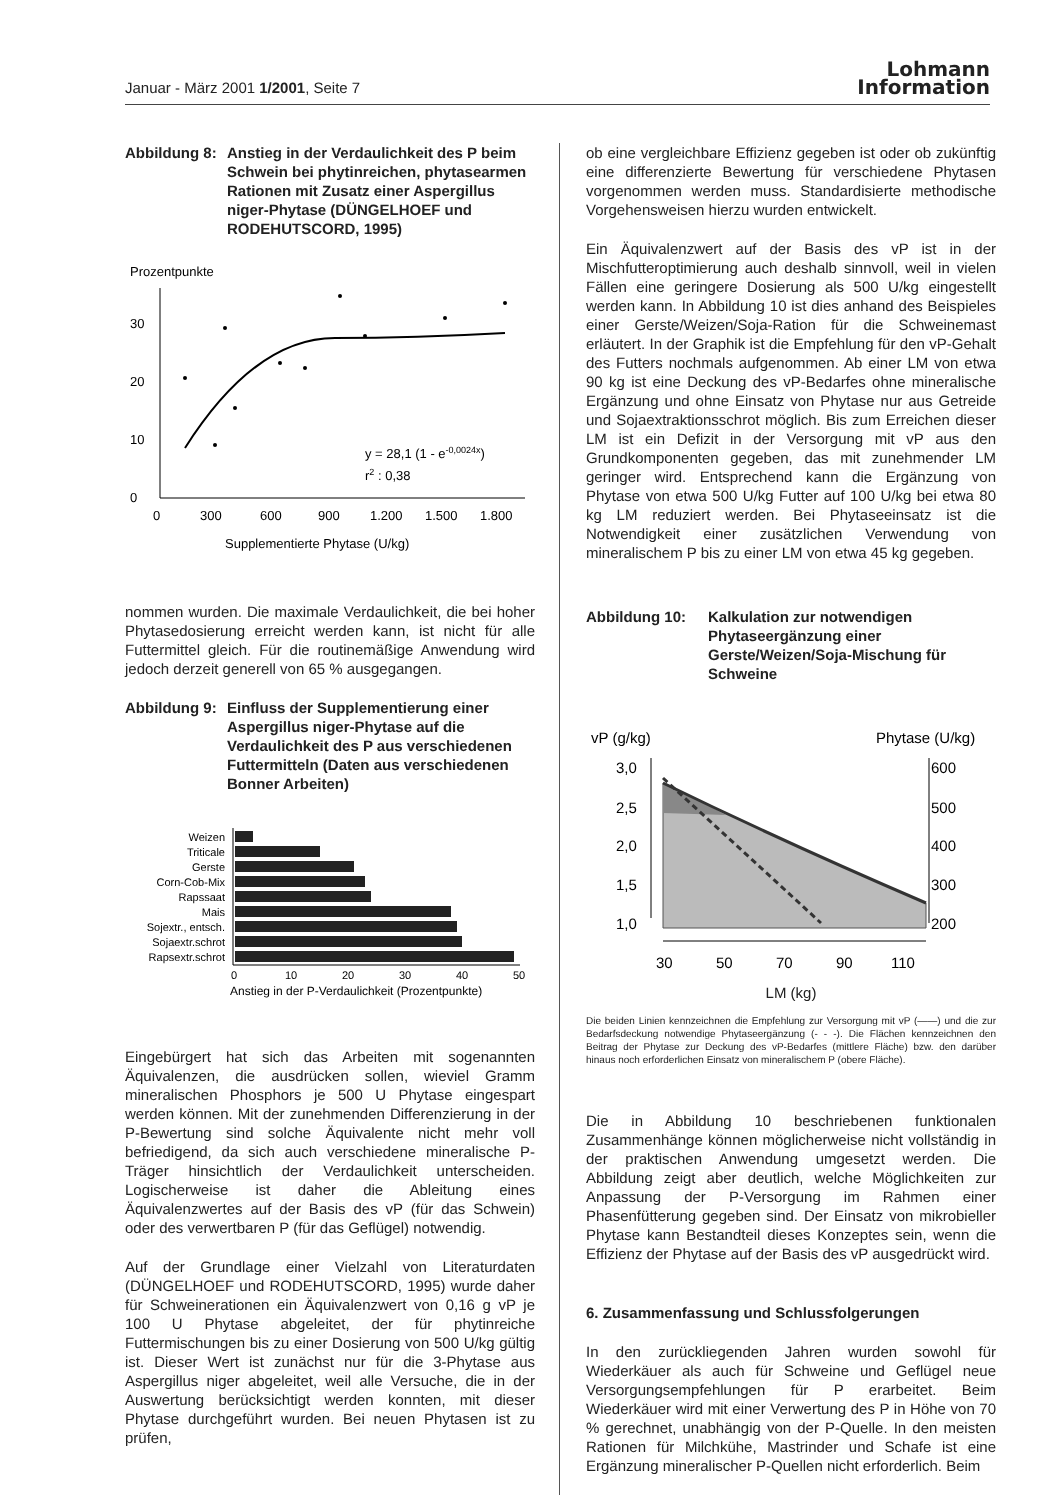Januar - März 2001 1/2001, Seite 7
Lohmann
Information
Abbildung 8: Anstieg in der Verdaulichkeit des P beim Schwein bei phytinreichen, phytasearmen Rationen mit Zusatz einer Aspergillus niger-Phytase (DÜNGELHOEF und RODEHUTSCORD, 1995)
Prozentpunkte
0
10
20
30
y = 28,1 (1 - e-0,0024x)
r2 : 0,38
0
300
600
900
1.200
1.500
1.800
Supplementierte Phytase (U/kg)
nommen wurden. Die maximale Verdaulichkeit, die bei hoher Phytasedosierung erreicht werden kann, ist nicht für alle Futtermittel gleich. Für die routinemäßige Anwendung wird jedoch derzeit generell von 65 % ausgegangen.
Abbildung 9: Einfluss der Supplementierung einer Aspergillus niger-Phytase auf die Verdaulichkeit des P aus verschiedenen Futtermitteln (Daten aus verschiedenen Bonner Arbeiten)
Weizen
Triticale
Gerste
Corn-Cob-Mix
Rapssaat
Mais
Sojextr., entsch.
Sojaextr.schrot
Rapsextr.schrot
0
10
20
30
40
50
Anstieg in der P-Verdaulichkeit (Prozentpunkte)
Eingebürgert hat sich das Arbeiten mit sogenannten Äquivalenzen, die ausdrücken sollen, wieviel Gramm mineralischen Phosphors je 500 U Phytase eingespart werden können. Mit der zunehmenden Differenzierung in der P-Bewertung sind solche Äquivalente nicht mehr voll befriedigend, da sich auch verschiedene mineralische P-Träger hinsichtlich der Verdaulichkeit unterscheiden. Logischerweise ist daher die Ableitung eines Äquivalenzwertes auf der Basis des vP (für das Schwein) oder des verwertbaren P (für das Geflügel) notwendig.
Auf der Grundlage einer Vielzahl von Literaturdaten (DÜNGELHOEF und RODEHUTSCORD, 1995) wurde daher für Schweinerationen ein Äquivalenzwert von 0,16 g vP je 100 U Phytase abgeleitet, der für phytinreiche Futtermischungen bis zu einer Dosierung von 500 U/kg gültig ist. Dieser Wert ist zunächst nur für die 3-Phytase aus Aspergillus niger abgeleitet, weil alle Versuche, die in der Auswertung berücksichtigt werden konnten, mit dieser Phytase durchgeführt wurden. Bei neuen Phytasen ist zu prüfen,
ob eine vergleichbare Effizienz gegeben ist oder ob zukünftig eine differenzierte Bewertung für verschiedene Phytasen vorgenommen werden muss. Standardisierte methodische Vorgehensweisen hierzu wurden entwickelt.
Ein Äquivalenzwert auf der Basis des vP ist in der Mischfutteroptimierung auch deshalb sinnvoll, weil in vielen Fällen eine geringere Dosierung als 500 U/kg eingestellt werden kann. In Abbildung 10 ist dies anhand des Beispieles einer Gerste/Weizen/Soja-Ration für die Schweinemast erläutert. In der Graphik ist die Empfehlung für den vP-Gehalt des Futters nochmals aufgenommen. Ab einer LM von etwa 90 kg ist eine Deckung des vP-Bedarfes ohne mineralische Ergänzung und ohne Einsatz von Phytase nur aus Getreide und Sojaextraktionsschrot möglich. Bis zum Erreichen dieser LM ist ein Defizit in der Versorgung mit vP aus den Grundkomponenten gegeben, das mit zunehmender LM geringer wird. Entsprechend kann die Ergänzung von Phytase von etwa 500 U/kg Futter auf 100 U/kg bei etwa 80 kg LM reduziert werden. Bei Phytaseeinsatz ist die Notwendigkeit einer zusätzlichen Verwendung von mineralischem P bis zu einer LM von etwa 45 kg gegeben.
Abbildung 10: Kalkulation zur notwendigen Phytaseergänzung einer Gerste/Weizen/Soja-Mischung für Schweine
vP (g/kg)
Phytase (U/kg)
3,0
2,5
2,0
1,5
1,0
600
500
400
300
200
30
50
70
90
110
LM (kg)
Die beiden Linien kennzeichnen die Empfehlung zur Versorgung mit vP (——) und die zur Bedarfsdeckung notwendige Phytaseergänzung (- - -). Die Flächen kennzeichnen den Beitrag der Phytase zur Deckung des vP-Bedarfes (mittlere Fläche) bzw. den darüber hinaus noch erforderlichen Einsatz von mineralischem P (obere Fläche).
Die in Abbildung 10 beschriebenen funktionalen Zusammenhänge können möglicherweise nicht vollständig in der praktischen Anwendung umgesetzt werden. Die Abbildung zeigt aber deutlich, welche Möglichkeiten zur Anpassung der P-Versorgung im Rahmen einer Phasenfütterung gegeben sind. Der Einsatz von mikrobieller Phytase kann Bestandteil dieses Konzeptes sein, wenn die Effizienz der Phytase auf der Basis des vP ausgedrückt wird.
6. Zusammenfassung und Schlussfolgerungen
In den zurückliegenden Jahren wurden sowohl für Wiederkäuer als auch für Schweine und Geflügel neue Versorgungsempfehlungen für P erarbeitet. Beim Wiederkäuer wird mit einer Verwertung des P in Höhe von 70 % gerechnet, unabhängig von der P-Quelle. In den meisten Rationen für Milchkühe, Mastrinder und Schafe ist eine Ergänzung mineralischer P-Quellen nicht erforderlich. Beim